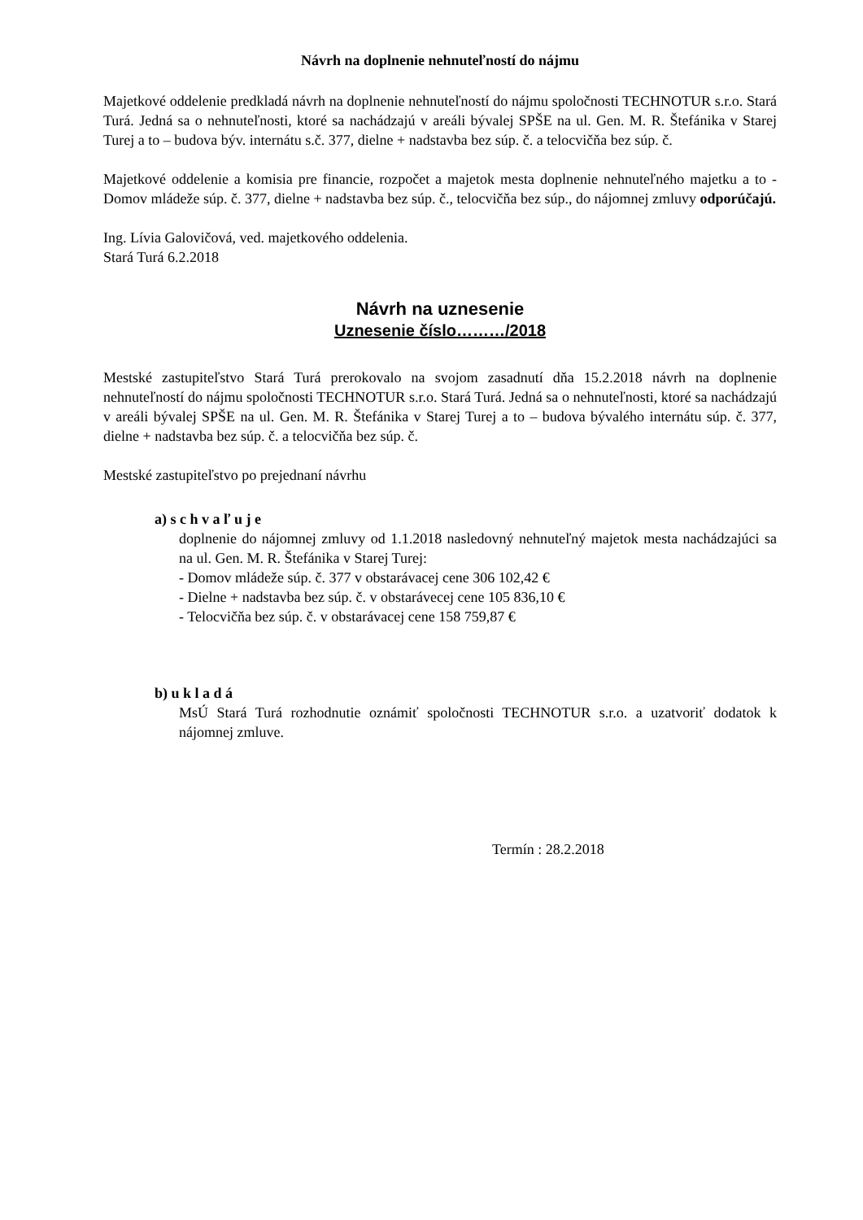Návrh na doplnenie nehnuteľností do nájmu
Majetkové oddelenie predkladá návrh na doplnenie nehnuteľností do nájmu spoločnosti TECHNOTUR s.r.o. Stará Turá. Jedná sa o nehnuteľnosti, ktoré sa nachádzajú v areáli bývalej SPŠE na ul. Gen. M. R. Štefánika v Starej Turej a to – budova býv. internátu s.č. 377, dielne + nadstavba bez súp. č. a telocvičňa bez súp. č.
Majetkové oddelenie a komisia pre financie, rozpočet a majetok mesta doplnenie nehnuteľného majetku a to - Domov mládeže súp. č. 377, dielne + nadstavba bez súp. č., telocvičňa bez súp., do nájomnej zmluvy odporúčajú.
Ing. Lívia Galovičová, ved. majetkového oddelenia.
Stará Turá 6.2.2018
Návrh na uznesenie
Uznesenie číslo………/2018
Mestské zastupiteľstvo Stará Turá prerokovalo na svojom zasadnutí dňa 15.2.2018 návrh na doplnenie nehnuteľností do nájmu spoločnosti TECHNOTUR s.r.o. Stará Turá. Jedná sa o nehnuteľnosti, ktoré sa nachádzajú v areáli bývalej SPŠE na ul. Gen. M. R. Štefánika v Starej Turej a to – budova bývalého internátu súp. č. 377, dielne + nadstavba bez súp. č. a telocvičňa bez súp. č.
Mestské zastupiteľstvo po prejednaní návrhu
a) s c h v a ľ u j e
doplnenie do nájomnej zmluvy od 1.1.2018 nasledovný nehnuteľný majetok mesta nachádzajúci sa na ul. Gen. M. R. Štefánika v Starej Turej:
- Domov mládeže súp. č. 377 v obstarávacej cene 306 102,42 €
- Dielne + nadstavba bez súp. č. v obstarávecej cene 105 836,10 €
- Telocvičňa bez súp. č. v obstarávacej cene 158 759,87 €
b) u k l a d á
MsÚ Stará Turá rozhodnutie oznámiť spoločnosti TECHNOTUR s.r.o. a uzatvoriť dodatok k nájomnej zmluve.
Termín : 28.2.2018